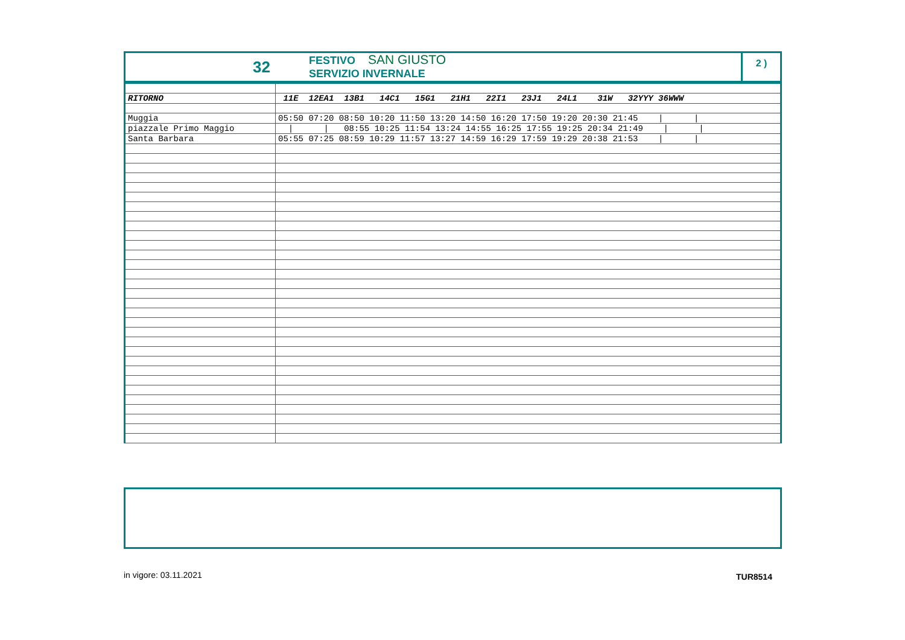32
FESTIVO SAN GIUSTO
SERVIZIO INVERNALE
2 )
| RITORNO | 11E 12EA1 13B1 14C1 15G1 21H1 22I1 23J1 24L1 31W 32YYY 36WWW |
| --- | --- |
| Muggia | 05:50 07:20 08:50 10:20 11:50 13:20 14:50 16:20 17:50 19:20 20:30 21:45 / / |
| piazzale Primo Maggio | / / 08:55 10:25 11:54 13:24 14:55 16:25 17:55 19:25 20:34 21:49 / / |
| Santa Barbara | 05:55 07:25 08:59 10:29 11:57 13:27 14:59 16:29 17:59 19:29 20:38 21:53 / / |
in vigore: 03.11.2021 TUR8514